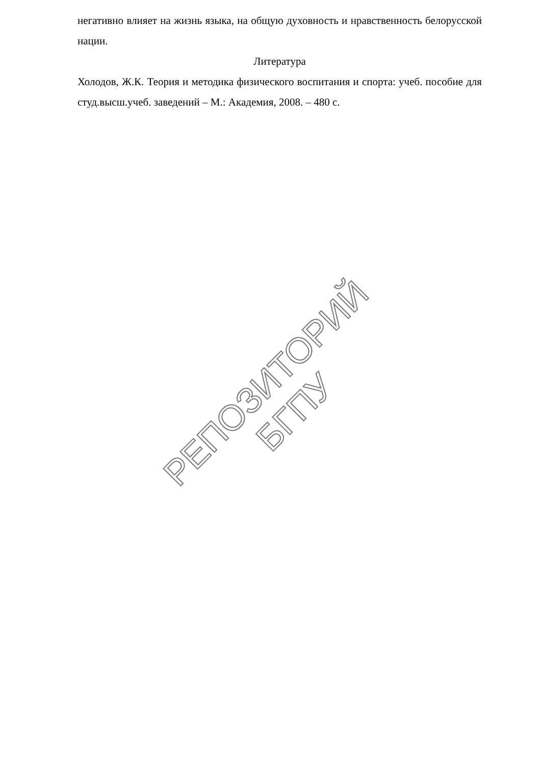негативно влияет на жизнь языка, на общую духовность и нравственность белорусской нации.
Литература
Холодов, Ж.К. Теория и методика физического воспитания и спорта: учеб. пособие для студ.высш.учеб. заведений – М.: Академия, 2008. – 480 с.
РЕПОЗИТОРИЙ БГПУ